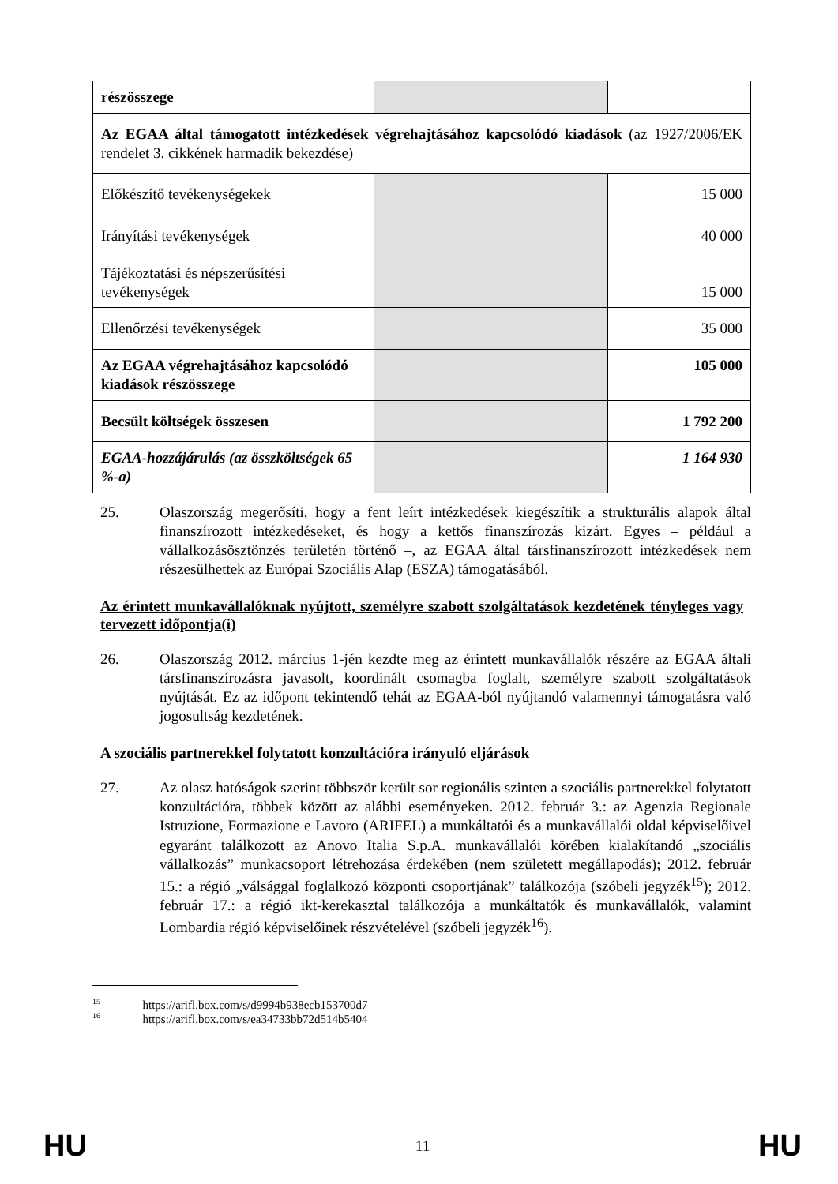| részösszege | | |
| Az EGAA által támogatott intézkedések végrehajtásához kapcsolódó kiadások (az 1927/2006/EK rendelet 3. cikkének harmadik bekezdése) | | |
| Előkészítő tevékenységekek | | 15 000 |
| Irányítási tevékenységek | | 40 000 |
| Tájékoztatási és népszerűsítési tevékenységek | | 15 000 |
| Ellenőrzési tevékenységek | | 35 000 |
| Az EGAA végrehajtásához kapcsolódó kiadások részösszege | | 105 000 |
| Becsült költségek összesen | | 1 792 200 |
| EGAA-hozzájárulás (az összköltségek 65 %-a) | | 1 164 930 |
25. Olaszország megerősíti, hogy a fent leírt intézkedések kiegészítik a strukturális alapok által finanszírozott intézkedéseket, és hogy a kettős finanszírozás kizárt. Egyes – például a vállalkozásösztönzés területén történő –, az EGAA által társfinanszírozott intézkedések nem részesülhettek az Európai Szociális Alap (ESZA) támogatásából.
Az érintett munkavállalóknak nyújtott, személyre szabott szolgáltatások kezdetének tényleges vagy tervezett időpontja(i)
26. Olaszország 2012. március 1-jén kezdte meg az érintett munkavállalók részére az EGAA általi társfinanszírozásra javasolt, koordinált csomagba foglalt, személyre szabott szolgáltatások nyújtását. Ez az időpont tekintendő tehát az EGAA-ból nyújtandó valamennyi támogatásra való jogosultság kezdetének.
A szociális partnerekkel folytatott konzultációra irányuló eljárások
27. Az olasz hatóságok szerint többször került sor regionális szinten a szociális partnerekkel folytatott konzultációra, többek között az alábbi eseményeken. 2012. február 3.: az Agenzia Regionale Istruzione, Formazione e Lavoro (ARIFEL) a munkáltatói és a munkavállalói oldal képviselőivel egyaránt találkozott az Anovo Italia S.p.A. munkavállalói körében kialakítandó „szociális vállalkozás” munkacsoport létrehozása érdekében (nem született megállapodás); 2012. február 15.: a régió „válsággal foglalkozó központi csoportjának” találkozója (szóbeli jegyzék<sup>15</sup>); 2012. február 17.: a régió ikt-kerekasztal találkozója a munkáltatók és munkavállalók, valamint Lombardia régió képviselőinek részvételével (szóbeli jegyzék<sup>16</sup>).
<sup>15</sup> https://arifl.box.com/s/d9994b938ecb153700d7
<sup>16</sup> https://arifl.box.com/s/ea34733bb72d514b5404
HU 11 HU